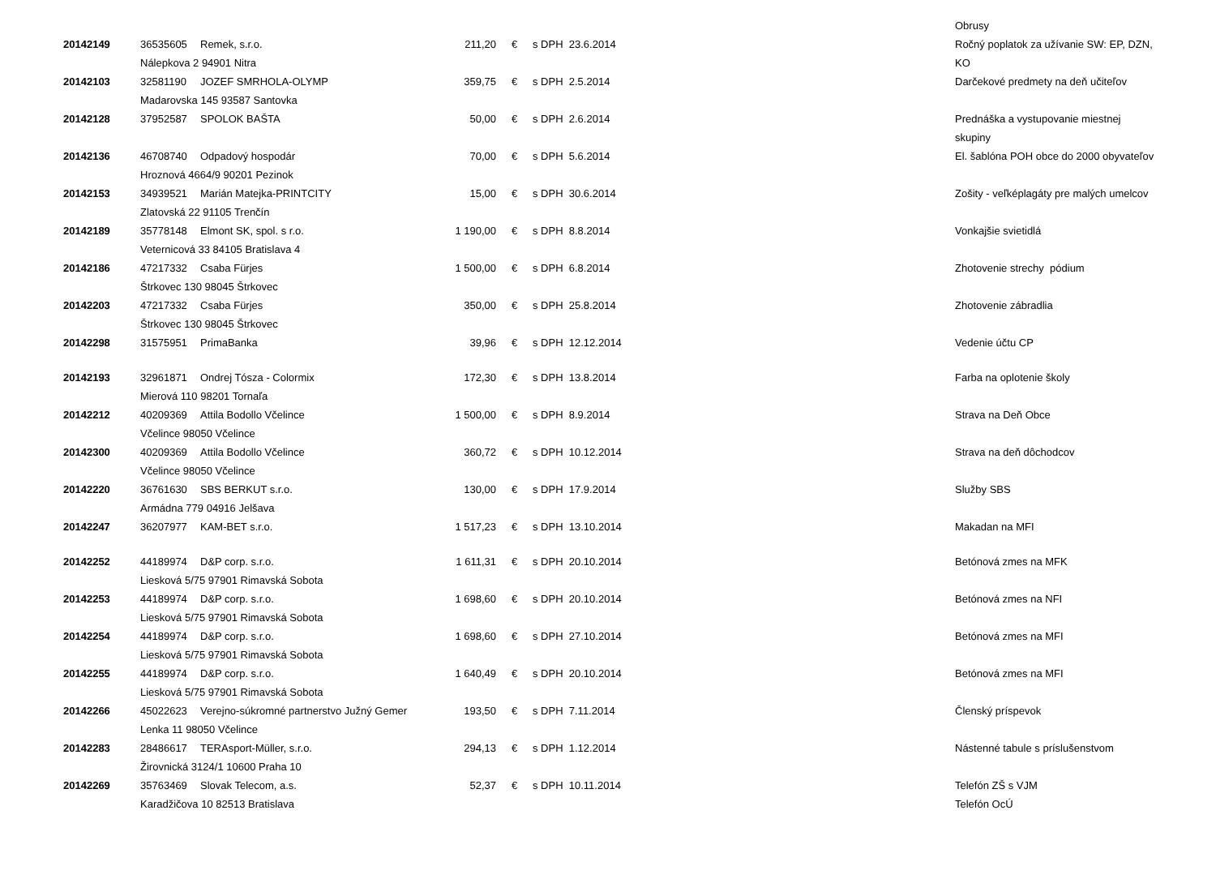| | | | | | | | Obrusy |
| 20142149 | 36535605 | Remek, s.r.o. | 211,20 | € | s DPH 23.6.2014 | | Ročný poplatok za užívanie SW: EP, DZN, |
| | Nálepkova 2 94901 Nitra | | | | | | KO |
| 20142103 | 32581190 | JOZEF SMRHOLA-OLYMP | 359,75 | € | s DPH 2.5.2014 | | Darčekové predmety na deň učiteľov |
| | Madarovska 145 93587 Santovka | | | | | | |
| 20142128 | 37952587 | SPOLOK BAŠTA | 50,00 | € | s DPH 2.6.2014 | | Prednáška a vystupovanie miestnej |
| | | | | | | | skupiny |
| 20142136 | 46708740 | Odpadový hospodár | 70,00 | € | s DPH 5.6.2014 | | El. šablóna POH obce do 2000 obyvateľov |
| | Hroznová 4664/9 90201 Pezinok | | | | | | |
| 20142153 | 34939521 | Marián Matejka-PRINTCITY | 15,00 | € | s DPH 30.6.2014 | | Zošity - veľképlagáty pre malých umelcov |
| | Zlatovská 22 91105 Trenčín | | | | | | |
| 20142189 | 35778148 | Elmont SK, spol. s r.o. | 1 190,00 | € | s DPH 8.8.2014 | | Vonkajšie svietidlá |
| | Veternicová 33 84105 Bratislava 4 | | | | | | |
| 20142186 | 47217332 | Csaba Fürjes | 1 500,00 | € | s DPH 6.8.2014 | | Zhotovenie strechy pódium |
| | Štrkovec 130 98045 Štrkovec | | | | | | |
| 20142203 | 47217332 | Csaba Fürjes | 350,00 | € | s DPH 25.8.2014 | | Zhotovenie zábradlia |
| | Štrkovec 130 98045 Štrkovec | | | | | | |
| 20142298 | 31575951 | PrimaBanka | 39,96 | € | s DPH 12.12.2014 | | Vedenie účtu CP |
| 20142193 | 32961871 | Ondrej Tósza - Colormix | 172,30 | € | s DPH 13.8.2014 | | Farba na oplotenie školy |
| | Mierová 110 98201 Tornaľa | | | | | | |
| 20142212 | 40209369 | Attila Bodollo Včelince | 1 500,00 | € | s DPH 8.9.2014 | | Strava na Deň Obce |
| | Včelince 98050 Včelince | | | | | | |
| 20142300 | 40209369 | Attila Bodollo Včelince | 360,72 | € | s DPH 10.12.2014 | | Strava na deň dôchodcov |
| | Včelince 98050 Včelince | | | | | | |
| 20142220 | 36761630 | SBS BERKUT s.r.o. | 130,00 | € | s DPH 17.9.2014 | | Služby SBS |
| | Armádna 779 04916 Jelšava | | | | | | |
| 20142247 | 36207977 | KAM-BET s.r.o. | 1 517,23 | € | s DPH 13.10.2014 | | Makadan na MFI |
| 20142252 | 44189974 | D&P corp. s.r.o. | 1 611,31 | € | s DPH 20.10.2014 | | Betónová zmes na MFK |
| | Liesková 5/75 97901 Rimavská Sobota | | | | | | |
| 20142253 | 44189974 | D&P corp. s.r.o. | 1 698,60 | € | s DPH 20.10.2014 | | Betónová zmes na NFI |
| | Liesková 5/75 97901 Rimavská Sobota | | | | | | |
| 20142254 | 44189974 | D&P corp. s.r.o. | 1 698,60 | € | s DPH 27.10.2014 | | Betónová zmes na MFI |
| | Liesková 5/75 97901 Rimavská Sobota | | | | | | |
| 20142255 | 44189974 | D&P corp. s.r.o. | 1 640,49 | € | s DPH 20.10.2014 | | Betónová zmes na MFI |
| | Liesková 5/75 97901 Rimavská Sobota | | | | | | |
| 20142266 | 45022623 | Verejno-súkromné partnerstvo Južný Gemer | 193,50 | € | s DPH 7.11.2014 | | Členský príspevok |
| | Lenka 11 98050 Včelince | | | | | | |
| 20142283 | 28486617 | TERAsport-Müller, s.r.o. | 294,13 | € | s DPH 1.12.2014 | | Nástenné tabule s príslušenstvom |
| | Žirovnická 3124/1 10600 Praha 10 | | | | | | |
| 20142269 | 35763469 | Slovak Telecom, a.s. | 52,37 | € | s DPH 10.11.2014 | | Telefón ZŠ s VJM |
| | Karadžičova 10 82513 Bratislava | | | | | | Telefón OcÚ |